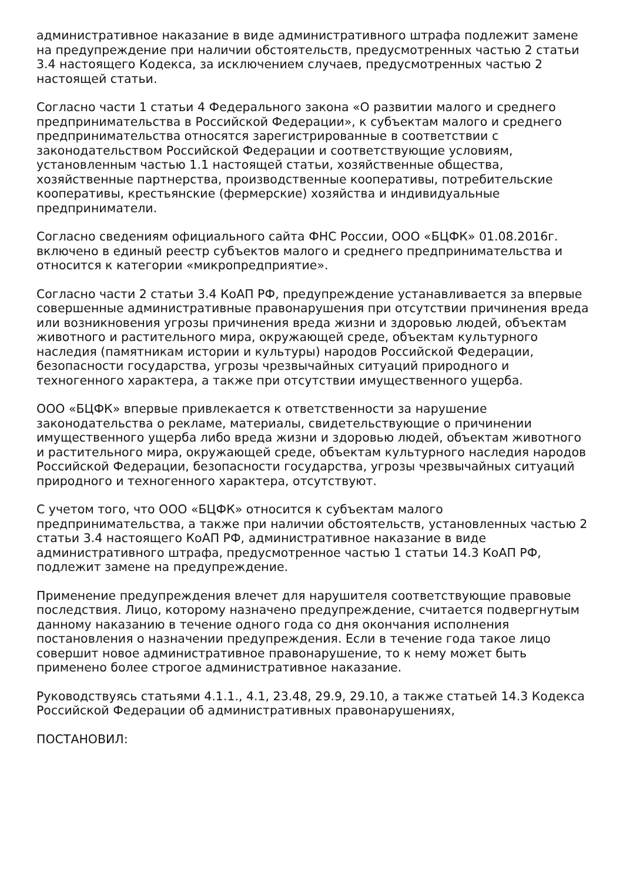административное наказание в виде административного штрафа подлежит замене на предупреждение при наличии обстоятельств, предусмотренных частью 2 статьи 3.4 настоящего Кодекса, за исключением случаев, предусмотренных частью 2 настоящей статьи.
Согласно части 1 статьи 4 Федерального закона «О развитии малого и среднего предпринимательства в Российской Федерации», к субъектам малого и среднего предпринимательства относятся зарегистрированные в соответствии с законодательством Российской Федерации и соответствующие условиям, установленным частью 1.1 настоящей статьи, хозяйственные общества, хозяйственные партнерства, производственные кооперативы, потребительские кооперативы, крестьянские (фермерские) хозяйства и индивидуальные предприниматели.
Согласно сведениям официального сайта ФНС России, ООО «БЦФК» 01.08.2016г. включено в единый реестр субъектов малого и среднего предпринимательства и относится к категории «микропредприятие».
Согласно части 2 статьи 3.4 КоАП РФ, предупреждение устанавливается за впервые совершенные административные правонарушения при отсутствии причинения вреда или возникновения угрозы причинения вреда жизни и здоровью людей, объектам животного и растительного мира, окружающей среде, объектам культурного наследия (памятникам истории и культуры) народов Российской Федерации, безопасности государства, угрозы чрезвычайных ситуаций природного и техногенного характера, а также при отсутствии имущественного ущерба.
ООО «БЦФК» впервые привлекается к ответственности за нарушение законодательства о рекламе, материалы, свидетельствующие о причинении имущественного ущерба либо вреда жизни и здоровью людей, объектам животного и растительного мира, окружающей среде, объектам культурного наследия народов Российской Федерации, безопасности государства, угрозы чрезвычайных ситуаций природного и техногенного характера, отсутствуют.
С учетом того, что ООО «БЦФК» относится к субъектам малого предпринимательства, а также при наличии обстоятельств, установленных частью 2 статьи 3.4 настоящего КоАП РФ, административное наказание в виде административного штрафа, предусмотренное частью 1 статьи 14.3 КоАП РФ, подлежит замене на предупреждение.
Применение предупреждения влечет для нарушителя соответствующие правовые последствия. Лицо, которому назначено предупреждение, считается подвергнутым данному наказанию в течение одного года со дня окончания исполнения постановления о назначении предупреждения. Если в течение года такое лицо совершит новое административное правонарушение, то к нему может быть применено более строгое административное наказание.
Руководствуясь статьями 4.1.1., 4.1, 23.48, 29.9, 29.10, а также статьей 14.3 Кодекса Российской Федерации об административных правонарушениях,
ПОСТАНОВИЛ: